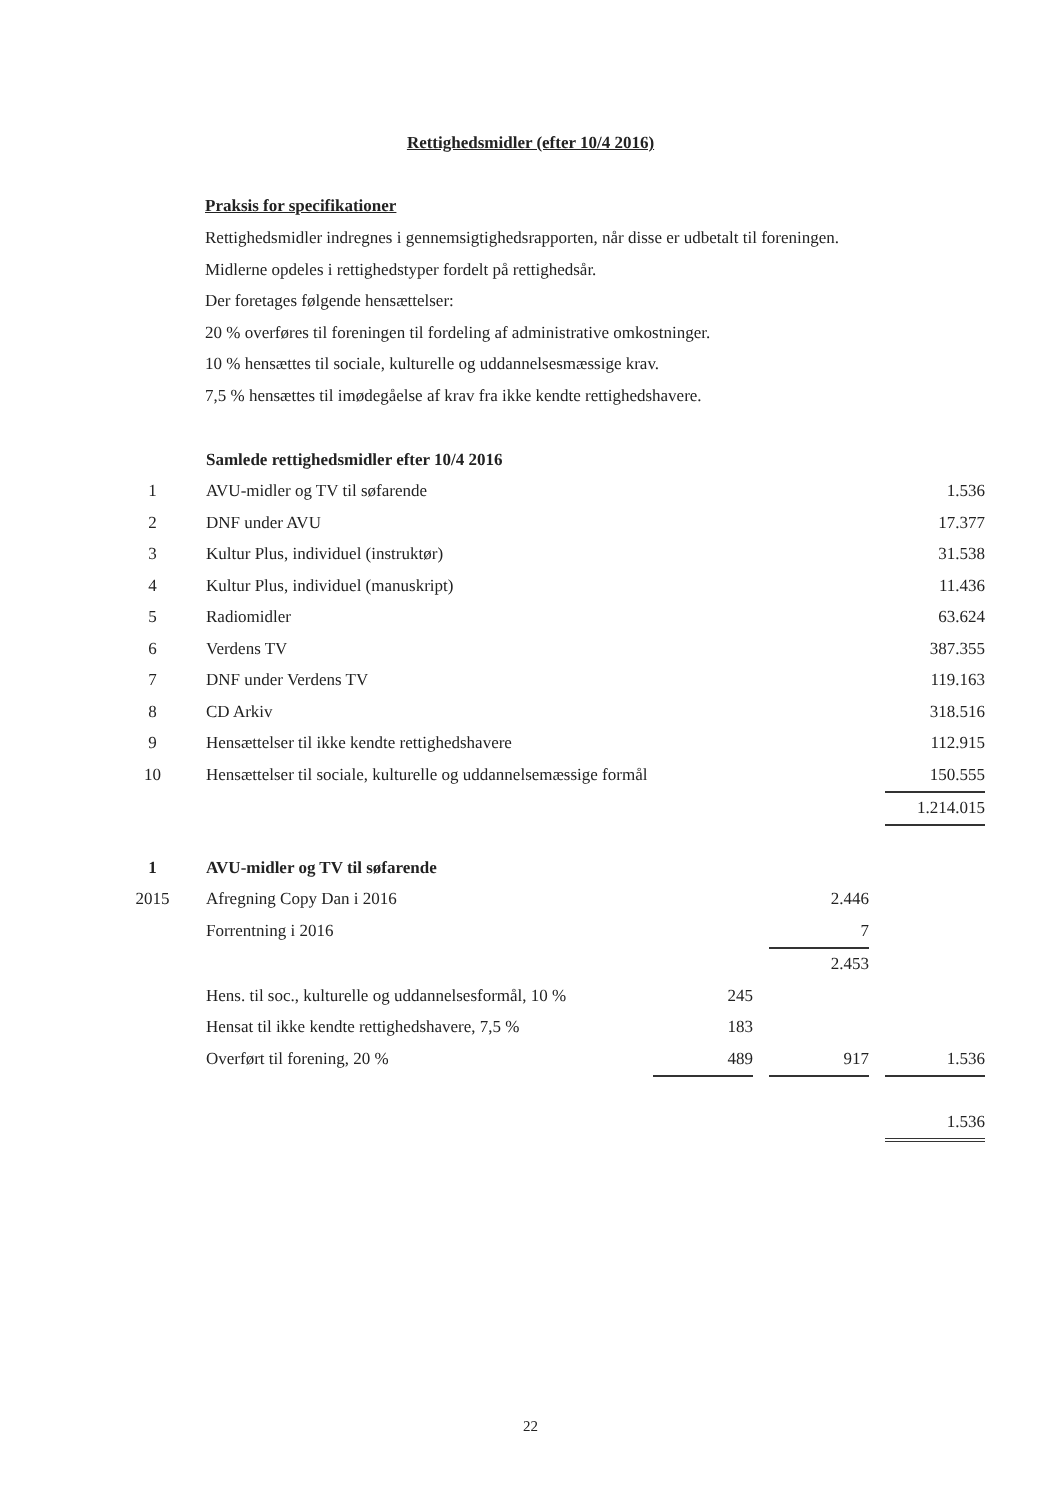Rettighedsmidler (efter 10/4 2016)
Praksis for specifikationer
Rettighedsmidler indregnes i gennemsigtighedsrapporten, når disse er udbetalt til foreningen.
Midlerne opdeles i rettighedstyper fordelt på rettighedsår.
Der foretages følgende hensættelser:
20 % overføres til foreningen til fordeling af administrative omkostninger.
10 % hensættes til sociale, kulturelle og uddannelsesmæssige krav.
7,5 % hensættes til imødegåelse af krav fra ikke kendte rettighedshavere.
| | Samlede rettighedsmidler efter 10/4 2016 | |
| 1 | AVU-midler og TV til søfarende | 1.536 |
| 2 | DNF under AVU | 17.377 |
| 3 | Kultur Plus, individuel (instruktør) | 31.538 |
| 4 | Kultur Plus, individuel (manuskript) | 11.436 |
| 5 | Radiomidler | 63.624 |
| 6 | Verdens TV | 387.355 |
| 7 | DNF under Verdens TV | 119.163 |
| 8 | CD Arkiv | 318.516 |
| 9 | Hensættelser til ikke kendte rettighedshavere | 112.915 |
| 10 | Hensættelser til sociale, kulturelle og uddannelsemæssige formål | 150.555 |
| | | 1.214.015 |
| 1 | AVU-midler og TV til søfarende | | | | | |
| 2015 | Afregning Copy Dan i 2016 | | | 2.446 | | |
| | Forrentning i 2016 | | | 7 | | |
| | | | | 2.453 | | |
| | Hens. til soc., kulturelle og uddannelsesformål, 10 % | 245 | | | | |
| | Hensat til ikke kendte rettighedshavere, 7,5 % | 183 | | | | |
| | Overført til forening, 20 % | 489 | | 917 | | 1.536 |
| | | | | | | 1.536 |
22